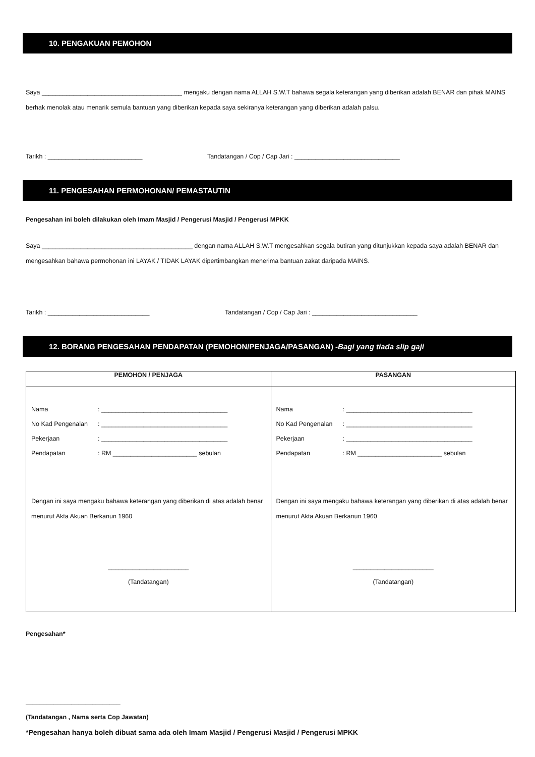10. PENGAKUAN PEMOHON
Saya ________________________________________ mengaku dengan nama ALLAH S.W.T bahawa segala keterangan yang diberikan adalah BENAR dan pihak MAINS berhak menolak atau menarik semula bantuan yang diberikan kepada saya sekiranya keterangan yang diberikan adalah palsu.
Tarikh : ___________________________ Tandatangan / Cop / Cap Jari : ______________________________
11. PENGESAHAN PERMOHONAN/ PEMASTAUTIN
Pengesahan ini boleh dilakukan oleh Imam Masjid / Pengerusi Masjid / Pengerusi MPKK
Saya ___________________________________________ dengan nama ALLAH S.W.T mengesahkan segala butiran yang ditunjukkan kepada saya adalah BENAR dan mengesahkan bahawa permohonan ini LAYAK / TIDAK LAYAK dipertimbangkan menerima bantuan zakat daripada MAINS.
Tarikh : _____________________________ Tandatangan / Cop / Cap Jari : ______________________________
12. BORANG PENGESAHAN PENDAPATAN (PEMOHON/PENJAGA/PASANGAN) -Bagi yang tiada slip gaji
| PEMOHON / PENJAGA | PASANGAN |
| --- | --- |
| Nama : ____________________________________ No Kad Pengenalan : ____________________________________ Pekerjaan : ____________________________________ Pendapatan : RM ________________________ sebulan Dengan ini saya mengaku bahawa keterangan yang diberikan di atas adalah benar menurut Akta Akuan Berkanun 1960 _______________________ (Tandatangan) | Nama : ____________________________________ No Kad Pengenalan : ____________________________________ Pekerjaan : ____________________________________ Pendapatan : RM ________________________ sebulan Dengan ini saya mengaku bahawa keterangan yang diberikan di atas adalah benar menurut Akta Akuan Berkanun 1960 _______________________ (Tandatangan) |
Pengesahan*
___________________________
(Tandatangan , Nama serta Cop Jawatan)
*Pengesahan hanya boleh dibuat sama ada oleh Imam Masjid / Pengerusi Masjid / Pengerusi MPKK